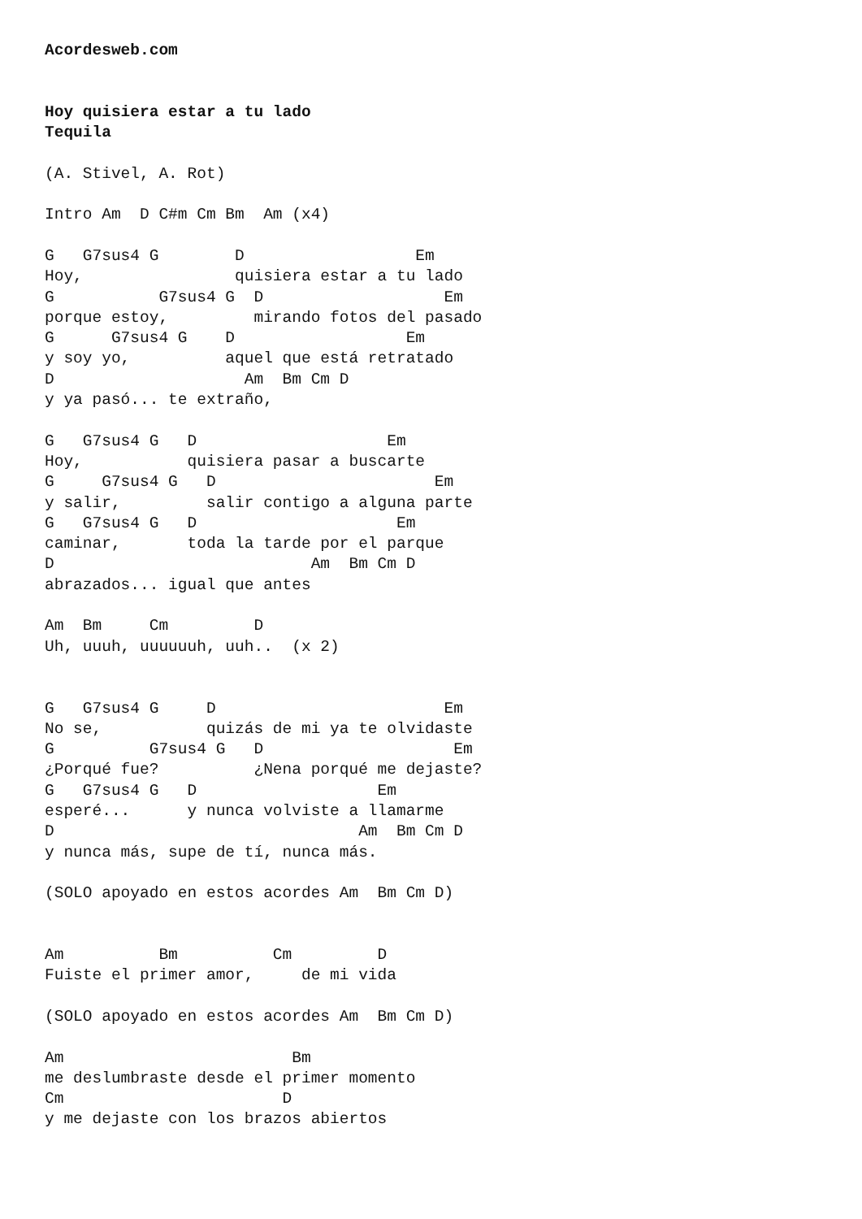Acordesweb.com


Hoy quisiera estar a tu lado
Tequila

(A. Stivel, A. Rot)

Intro Am  D C#m Cm Bm  Am (x4)

G   G7sus4 G        D                  Em
Hoy,                quisiera estar a tu lado
G           G7sus4 G  D                   Em
porque estoy,         mirando fotos del pasado
G      G7sus4 G    D                  Em
y soy yo,          aquel que está retratado
D                    Am  Bm Cm D
y ya pasó... te extraño,

G   G7sus4 G   D                    Em
Hoy,           quisiera pasar a buscarte
G     G7sus4 G   D                       Em
y salir,         salir contigo a alguna parte
G   G7sus4 G   D                     Em
caminar,       toda la tarde por el parque
D                           Am  Bm Cm D
abrazados... igual que antes

Am  Bm     Cm         D
Uh, uuuh, uuuuuuh, uuh..  (x 2)


G   G7sus4 G     D                        Em
No se,           quizás de mi ya te olvidaste
G          G7sus4 G   D                    Em
¿Porqué fue?          ¿Nena porqué me dejaste?
G   G7sus4 G   D                   Em
esperé...      y nunca volviste a llamarme
D                                Am  Bm Cm D
y nunca más, supe de tí, nunca más.

(SOLO apoyado en estos acordes Am  Bm Cm D)


Am          Bm          Cm         D
Fuiste el primer amor,     de mi vida

(SOLO apoyado en estos acordes Am  Bm Cm D)

Am                        Bm
me deslumbraste desde el primer momento
Cm                       D
y me dejaste con los brazos abiertos